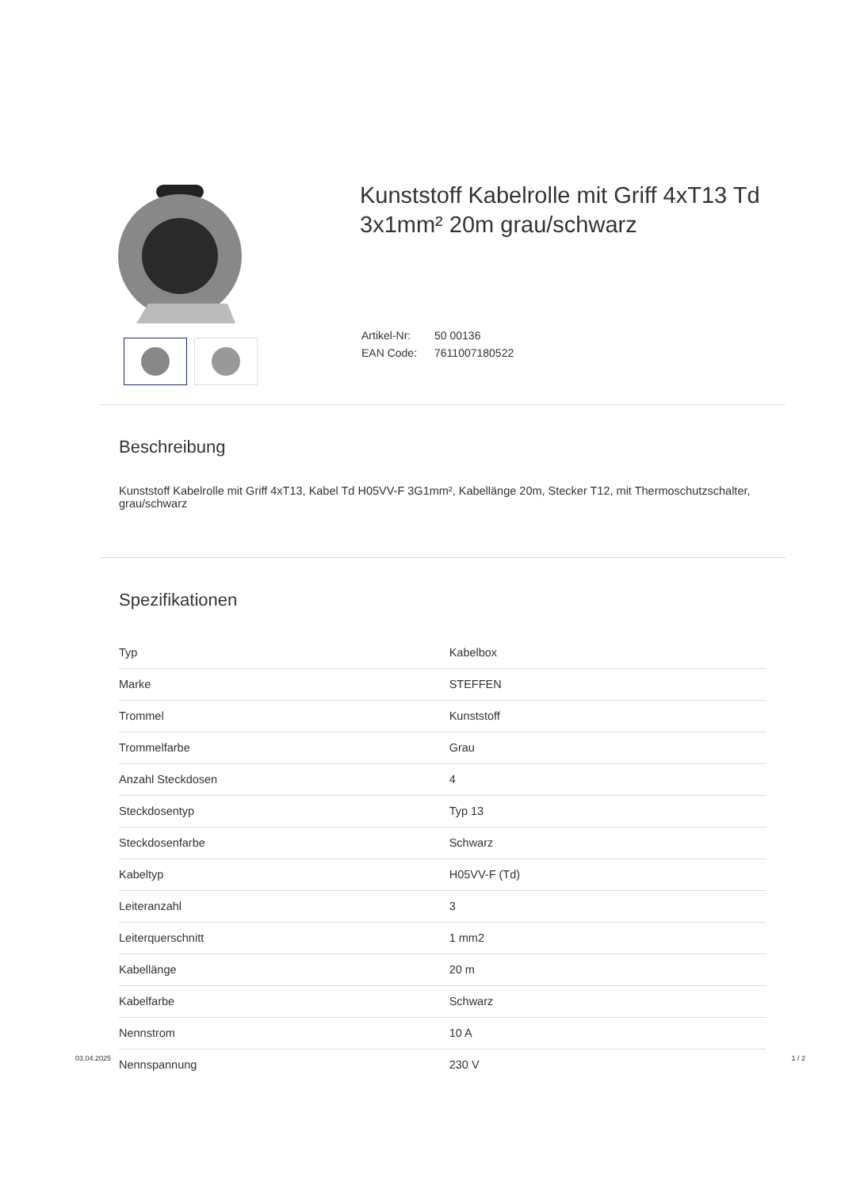Kunststoff Kabelrolle mit Griff 4xT13 Td 3x1mm² 20m grau/schwarz
| Artikel-Nr: | 50 00136 |
| EAN Code: | 7611007180522 |
Beschreibung
Kunststoff Kabelrolle mit Griff 4xT13, Kabel Td H05VV-F 3G1mm², Kabellänge 20m, Stecker T12, mit Thermoschutzschalter, grau/schwarz
Spezifikationen
| Typ | Kabelbox |
| Marke | STEFFEN |
| Trommel | Kunststoff |
| Trommelfarbe | Grau |
| Anzahl Steckdosen | 4 |
| Steckdosentyp | Typ 13 |
| Steckdosenfarbe | Schwarz |
| Kabeltyp | H05VV-F (Td) |
| Leiteranzahl | 3 |
| Leiterquerschnitt | 1 mm2 |
| Kabellänge | 20 m |
| Kabelfarbe | Schwarz |
| Nennstrom | 10 A |
| Nennspannung | 230 V |
03.04.2025 1 / 2